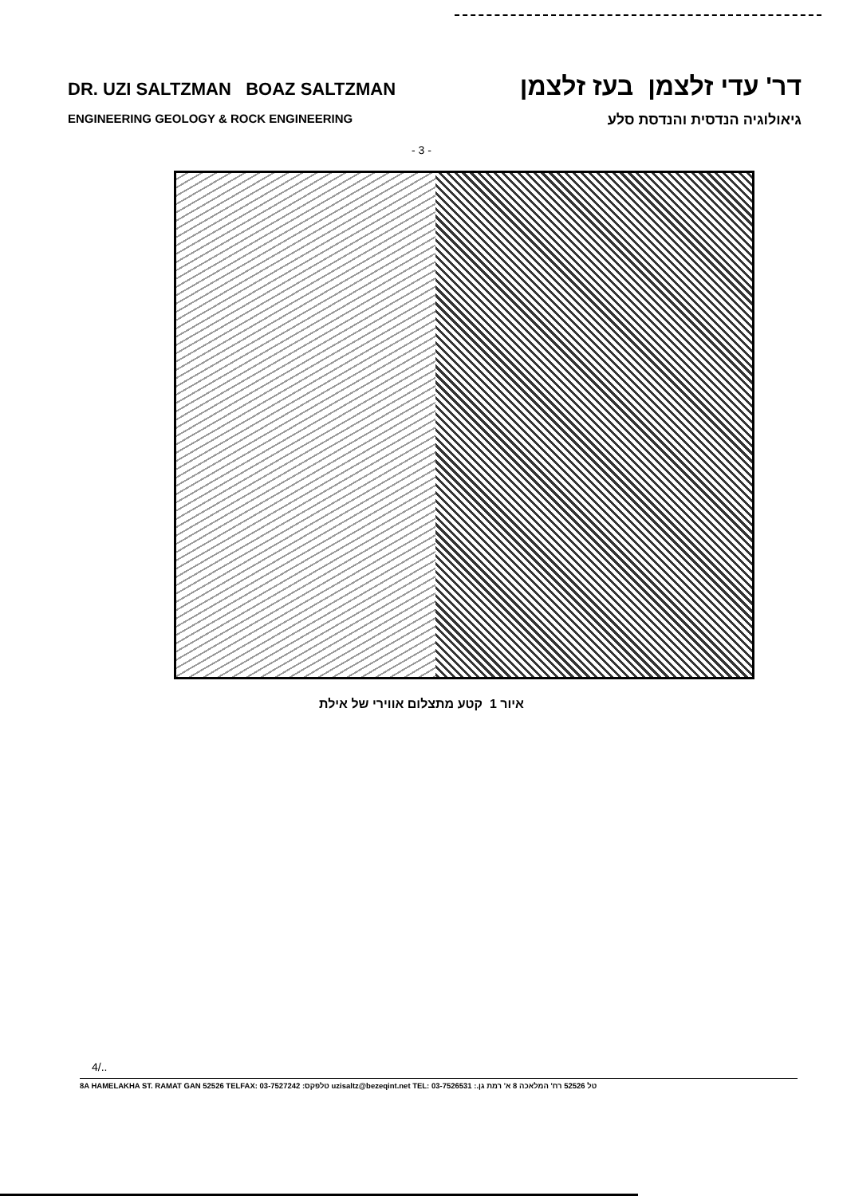DR. UZI SALTZMAN BOAZ SALTZMAN דר' עדי זלצמן בעז זלצמן
ENGINEERING GEOLOGY & ROCK ENGINEERING גיאולוגיה הנדסית והנדסת סלע
- 3 -
איור 1 קטע מתצלום אווירי של אילת
4/..
8A HAMELAKHA ST. RAMAT GAN 52526 TELFAX: 03-7527242 :טלפקס uzisaltz@bezeqint.net TEL: 03-7526531 :.טל 52526 רח' המלאכה 8 א' רמת גן